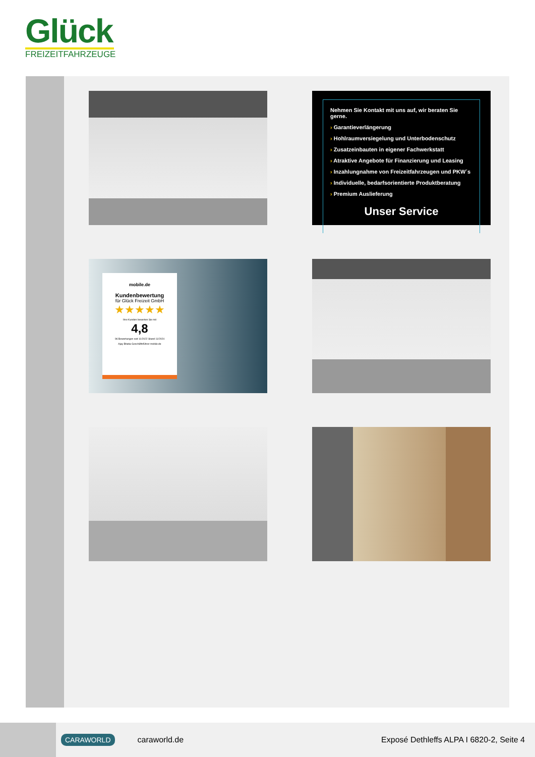Glück
FREIZEITFAHRZEUGE
Nehmen Sie Kontakt mit uns auf, wir beraten Sie gerne.
› Garantieverlängerung
› Hohlraumversiegelung und Unterbodenschutz
› Zusatzeinbauten in eigener Fachwerkstatt
› Atraktive Angebote für Finanzierung und Leasing
› Inzahlungnahme von Freizeitfahrzeugen und PKW´s
› Individuelle, bedarfsorientierte Produktberatung
› Premium Auslieferung
Unser Service
mobile.de
Kundenbewertung
für Glück Freizeit GmbH
★★★★★
Ihre Kunden bewerten Sie mit
4,8
96 Bewertungen seit 11/2022 Stand 11/2024
Ajay Bhatia Geschäftsführer mobile.de
CARAWORLD
caraworld.de
Exposé Dethleffs ALPA I 6820-2, Seite 4